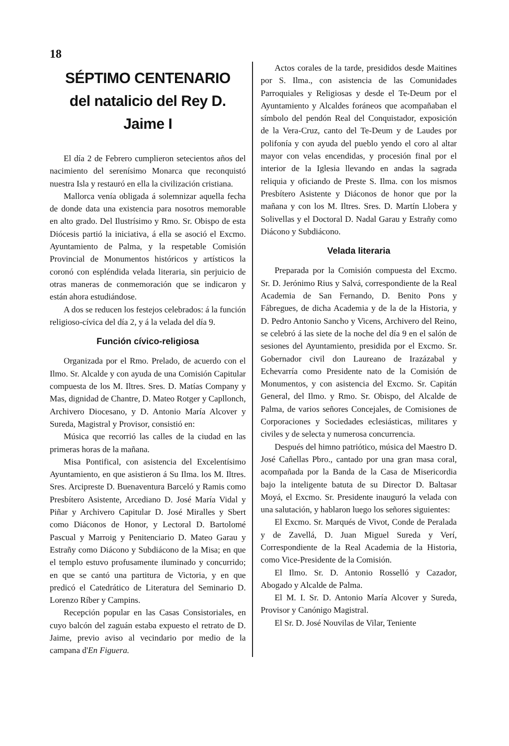18
SÉPTIMO CENTENARIO
del natalicio del Rey D. Jaime I
El día 2 de Febrero cumplieron setecientos años del nacimiento del serenísimo Monarca que reconquistó nuestra Isla y restauró en ella la civilización cristiana.
Mallorca venía obligada á solemnizar aquella fecha de donde data una existencia para nosotros memorable en alto grado. Del Ilustrísimo y Rmo. Sr. Obispo de esta Diócesis partió la iniciativa, á ella se asoció el Excmo. Ayuntamiento de Palma, y la respetable Comisión Provincial de Monumentos históricos y artísticos la coronó con espléndida velada literaria, sin perjuicio de otras maneras de conmemoración que se indicaron y están ahora estudiándose.
A dos se reducen los festejos celebrados: á la función religioso-cívica del día 2, y á la velada del día 9.
Función cívico-religiosa
Organizada por el Rmo. Prelado, de acuerdo con el Ilmo. Sr. Alcalde y con ayuda de una Comisión Capitular compuesta de los M. Iltres. Sres. D. Matías Company y Mas, dignidad de Chantre, D. Mateo Rotger y Capllonch, Archivero Diocesano, y D. Antonio María Alcover y Sureda, Magistral y Provisor, consistió en:
Música que recorrió las calles de la ciudad en las primeras horas de la mañana.
Misa Pontifical, con asistencia del Excelentísimo Ayuntamiento, en que asistieron á Su Ilma. los M. Iltres. Sres. Arcipreste D. Buenaventura Barceló y Ramis como Presbítero Asistente, Arcediano D. José María Vidal y Piñar y Archivero Capitular D. José Miralles y Sbert como Diáconos de Honor, y Lectoral D. Bartolomé Pascual y Marroig y Penitenciario D. Mateo Garau y Estrañy como Diácono y Subdiácono de la Misa; en que el templo estuvo profusamente iluminado y concurrido; en que se cantó una partitura de Victoria, y en que predicó el Catedrático de Literatura del Seminario D. Lorenzo Ríber y Campins.
Recepción popular en las Casas Consistoriales, en cuyo balcón del zaguán estaba expuesto el retrato de D. Jaime, previo aviso al vecindario por medio de la campana d'En Figuera.
Actos corales de la tarde, presididos desde Maitines por S. Ilma., con asistencia de las Comunidades Parroquiales y Religiosas y desde el Te-Deum por el Ayuntamiento y Alcaldes foráneos que acompañaban el símbolo del pendón Real del Conquistador, exposición de la Vera-Cruz, canto del Te-Deum y de Laudes por polifonía y con ayuda del pueblo yendo el coro al altar mayor con velas encendidas, y procesión final por el interior de la Iglesia llevando en andas la sagrada reliquia y oficiando de Preste S. Ilma. con los mismos Presbítero Asistente y Diáconos de honor que por la mañana y con los M. Iltres. Sres. D. Martín Llobera y Solivellas y el Doctoral D. Nadal Garau y Estrañy como Diácono y Subdiácono.
Velada literaria
Preparada por la Comisión compuesta del Excmo. Sr. D. Jerónimo Rius y Salvá, correspondiente de la Real Academia de San Fernando, D. Benito Pons y Fábregues, de dicha Academia y de la de la Historia, y D. Pedro Antonio Sancho y Vicens, Archivero del Reino, se celebró á las siete de la noche del día 9 en el salón de sesiones del Ayuntamiento, presidida por el Excmo. Sr. Gobernador civil don Laureano de Irazázabal y Echevarría como Presidente nato de la Comisión de Monumentos, y con asistencia del Excmo. Sr. Capitán General, del Ilmo. y Rmo. Sr. Obispo, del Alcalde de Palma, de varios señores Concejales, de Comisiones de Corporaciones y Sociedades eclesiásticas, militares y civiles y de selecta y numerosa concurrencia.
Después del himno patriótico, música del Maestro D. José Cañellas Pbro., cantado por una gran masa coral, acompañada por la Banda de la Casa de Misericordia bajo la inteligente batuta de su Director D. Baltasar Moyá, el Excmo. Sr. Presidente inauguró la velada con una salutación, y hablaron luego los señores siguientes:
El Excmo. Sr. Marqués de Vivot, Conde de Peralada y de Zavellá, D. Juan Miguel Sureda y Verí, Correspondiente de la Real Academia de la Historia, como Vice-Presidente de la Comisión.
El Ilmo. Sr. D. Antonio Rosselló y Cazador, Abogado y Alcalde de Palma.
El M. I. Sr. D. Antonio María Alcover y Sureda, Provisor y Canónigo Magistral.
El Sr. D. José Nouvilas de Vilar, Teniente